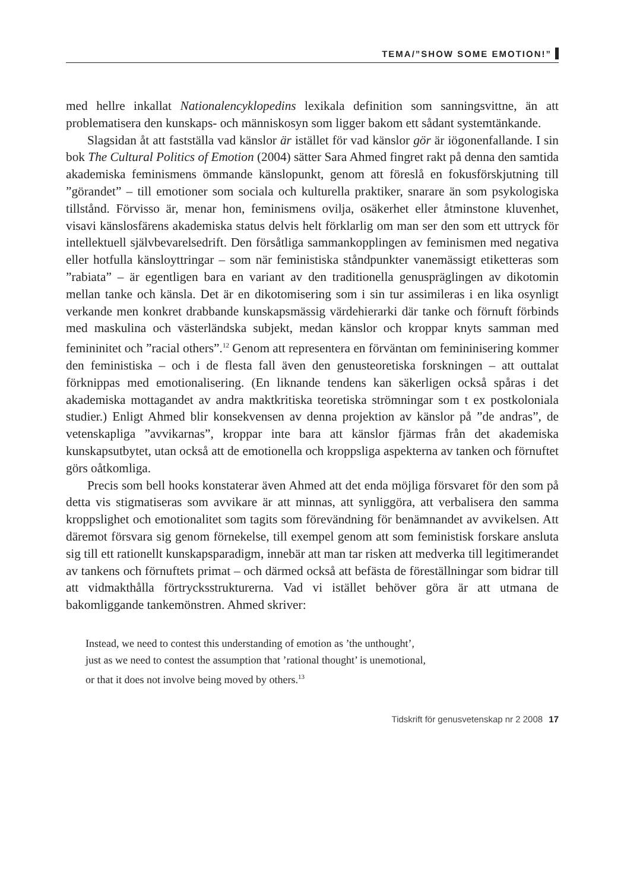TEMA/”SHOW SOME EMOTION!”
med hellre inkallat Nationalencyklopedins lexikala definition som sanningsvittne, än att problematisera den kunskaps- och människosyn som ligger bakom ett sådant systemtänkande.
Slagsidan åt att fastställa vad känslor är istället för vad känslor gör är iögonenfallande. I sin bok The Cultural Politics of Emotion (2004) sätter Sara Ahmed fingret rakt på denna den samtida akademiska feminismens ömmande känslopunkt, genom att föreslå en fokusförskjutning till ”görandet” – till emotioner som sociala och kulturella praktiker, snarare än som psykologiska tillstånd. Förvisso är, menar hon, feminismens ovilja, osäkerhet eller åtminstone kluvenhet, visavi känslosfärens akademiska status delvis helt förklarlig om man ser den som ett uttryck för intellektuell självbevarelsedrift. Den försåtliga sammankopplingen av feminismen med negativa eller hotfulla känsloyttringar – som när feministiska ståndpunkter vanemässigt etiketteras som ”rabiata” – är egentligen bara en variant av den traditionella genuspräglingen av dikotomin mellan tanke och känsla. Det är en dikotomisering som i sin tur assimileras i en lika osynligt verkande men konkret drabbande kunskapsmässig värdehierarki där tanke och förnuft förbinds med maskulina och västerländska subjekt, medan känslor och kroppar knyts samman med femininitet och ”racial others”.<sup>12</sup> Genom att representera en förväntan om femininisering kommer den feministiska – och i de flesta fall även den genusteoretiska forskningen – att outtalat förknippas med emotionalisering. (En liknande tendens kan säkerligen också spåras i det akademiska mottagandet av andra maktkritiska teoretiska strömningar som t ex postkoloniala studier.) Enligt Ahmed blir konsekvensen av denna projektion av känslor på ”de andras”, de vetenskapliga ”avvikarnas”, kroppar inte bara att känslor fjärmas från det akademiska kunskapsutbytet, utan också att de emotionella och kroppsliga aspekterna av tanken och förnuftet görs oåtkomliga.
Precis som bell hooks konstaterar även Ahmed att det enda möjliga försvaret för den som på detta vis stigmatiseras som avvikare är att minnas, att synliggöra, att verbalisera den samma kroppslighet och emotionalitet som tagits som förevändning för benämnandet av avvikelsen. Att däremot försvara sig genom förnekelse, till exempel genom att som feministisk forskare ansluta sig till ett rationellt kunskapsparadigm, innebär att man tar risken att medverka till legitimerandet av tankens och förnuftets primat – och därmed också att befästa de föreställningar som bidrar till att vidmakthålla förtrycksstrukturerna. Vad vi istället behöver göra är att utmana de bakomliggande tankemönstren. Ahmed skriver:
Instead, we need to contest this understanding of emotion as ’the unthought’,
just as we need to contest the assumption that ’rational thought’ is unemotional,
or that it does not involve being moved by others.<sup>13</sup>
Tidskrift för genusvetenskap nr 2 2008 17